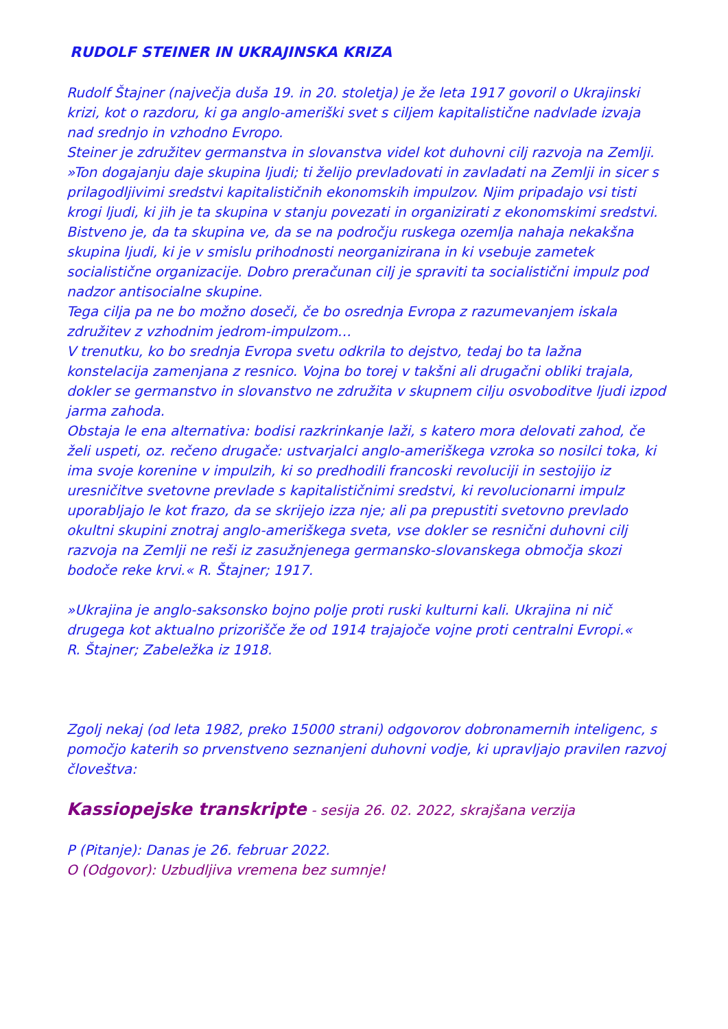RUDOLF STEINER IN UKRAJINSKA KRIZA
Rudolf Štajner (največja duša 19. in 20. stoletja) je že leta 1917 govoril o Ukrajinski krizi, kot o razdoru, ki ga anglo-ameriški svet s ciljem kapitalistične nadvlade izvaja nad srednjo in vzhodno Evropo.
Steiner je združitev germanstva in slovanstva videl kot duhovni cilj razvoja na Zemlji.
»Ton dogajanju daje skupina ljudi; ti želijo prevladovati in zavladati na Zemlji in sicer s prilagodljivimi sredstvi kapitalističnih ekonomskih impulzov. Njim pripadajo vsi tisti krogi ljudi, ki jih je ta skupina v stanju povezati in organizirati z ekonomskimi sredstvi. Bistveno je, da ta skupina ve, da se na področju ruskega ozemlja nahaja nekakšna skupina ljudi, ki je v smislu prihodnosti neorganizirana in ki vsebuje zametek socialistične organizacije. Dobro preračunan cilj je spraviti ta socialistični impulz pod nadzor antisocialne skupine.
Tega cilja pa ne bo možno doseči, če bo osrednja Evropa z razumevanjem iskala združitev z vzhodnim jedrom-impulzom…
V trenutku, ko bo srednja Evropa svetu odkrila to dejstvo, tedaj bo ta lažna konstelacija zamenjana z resnico. Vojna bo torej v takšni ali drugačni obliki trajala, dokler se germanstvo in slovanstvo ne združita v skupnem cilju osvoboditve ljudi izpod jarma zahoda.
Obstaja le ena alternativa: bodisi razkrinkanje laži, s katero mora delovati zahod, če želi uspeti, oz. rečeno drugače: ustvarjalci anglo-ameriškega vzroka so nosilci toka, ki ima svoje korenine v impulzih, ki so predhodili francoski revoluciji in sestojijo iz uresničitve svetovne prevlade s kapitalističnimi sredstvi, ki revolucionarni impulz uporabljajo le kot frazo, da se skrijejo izza nje; ali pa prepustiti svetovno prevlado okultni skupini znotraj anglo-ameriškega sveta, vse dokler se resnični duhovni cilj razvoja na Zemlji ne reši iz zasužnjenega germansko-slovanskega območja skozi bodoče reke krvi.« R. Štajner; 1917.
»Ukrajina je anglo-saksonsko bojno polje proti ruski kulturni kali. Ukrajina ni nič drugega kot aktualno prizorišče že od 1914 trajajoče vojne proti centralni Evropi.«
R. Štajner; Zabeležka iz 1918.
Zgolj nekaj (od leta 1982, preko 15000 strani) odgovorov dobronamernih inteligenc, s pomočjo katerih so prvenstveno seznanjeni duhovni vodje, ki upravljajo pravilen razvoj človeštva:
Kassiopejske transkripte - sesija 26. 02. 2022, skrajšana verzija
P (Pitanje): Danas je 26. februar 2022.
O (Odgovor): Uzbudljiva vremena bez sumnje!